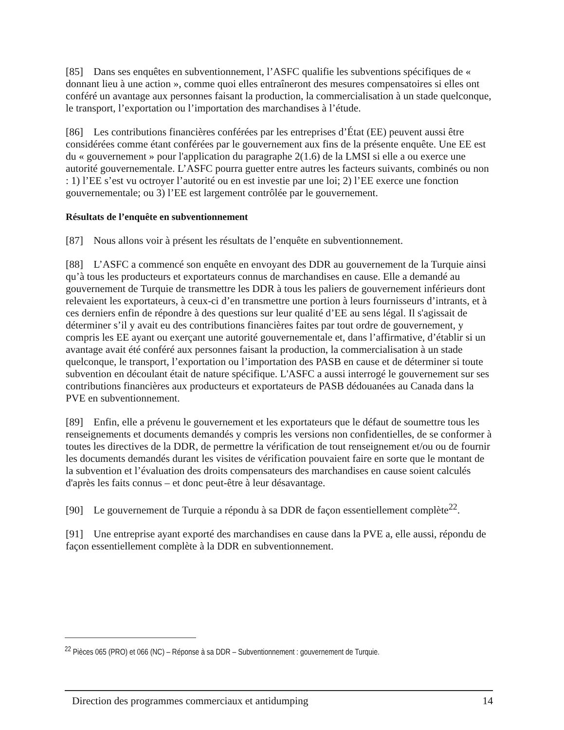[85] Dans ses enquêtes en subventionnement, l’ASFC qualifie les subventions spécifiques de « donnant lieu à une action », comme quoi elles entraîneront des mesures compensatoires si elles ont conféré un avantage aux personnes faisant la production, la commercialisation à un stade quelconque, le transport, l’exportation ou l’importation des marchandises à l’étude.
[86] Les contributions financières conférées par les entreprises d’État (EE) peuvent aussi être considérées comme étant conférées par le gouvernement aux fins de la présente enquête. Une EE est du « gouvernement » pour l'application du paragraphe 2(1.6) de la LMSI si elle a ou exerce une autorité gouvernementale. L’ASFC pourra guetter entre autres les facteurs suivants, combinés ou non : 1) l’EE s’est vu octroyer l’autorité ou en est investie par une loi; 2) l’EE exerce une fonction gouvernementale; ou 3) l’EE est largement contrôlée par le gouvernement.
Résultats de l’enquête en subventionnement
[87] Nous allons voir à présent les résultats de l’enquête en subventionnement.
[88] L’ASFC a commencé son enquête en envoyant des DDR au gouvernement de la Turquie ainsi qu’à tous les producteurs et exportateurs connus de marchandises en cause. Elle a demandé au gouvernement de Turquie de transmettre les DDR à tous les paliers de gouvernement inférieurs dont relevaient les exportateurs, à ceux-ci d’en transmettre une portion à leurs fournisseurs d’intrants, et à ces derniers enfin de répondre à des questions sur leur qualité d’EE au sens légal. Il s'agissait de déterminer s’il y avait eu des contributions financières faites par tout ordre de gouvernement, y compris les EE ayant ou exerçant une autorité gouvernementale et, dans l’affirmative, d’établir si un avantage avait été conféré aux personnes faisant la production, la commercialisation à un stade quelconque, le transport, l’exportation ou l’importation des PASB en cause et de déterminer si toute subvention en découlant était de nature spécifique. L'ASFC a aussi interrogé le gouvernement sur ses contributions financières aux producteurs et exportateurs de PASB dédouanées au Canada dans la PVE en subventionnement.
[89] Enfin, elle a prévenu le gouvernement et les exportateurs que le défaut de soumettre tous les renseignements et documents demandés y compris les versions non confidentielles, de se conformer à toutes les directives de la DDR, de permettre la vérification de tout renseignement et/ou ou de fournir les documents demandés durant les visites de vérification pouvaient faire en sorte que le montant de la subvention et l’évaluation des droits compensateurs des marchandises en cause soient calculés d'après les faits connus – et donc peut-être à leur désavantage.
[90] Le gouvernement de Turquie a répondu à sa DDR de façon essentiellement complète<sup>22</sup>.
[91] Une entreprise ayant exporté des marchandises en cause dans la PVE a, elle aussi, répondu de façon essentiellement complète à la DDR en subventionnement.
<sup>22</sup> Pièces 065 (PRO) et 066 (NC) – Réponse à sa DDR – Subventionnement : gouvernement de Turquie.
Direction des programmes commerciaux et antidumping 14